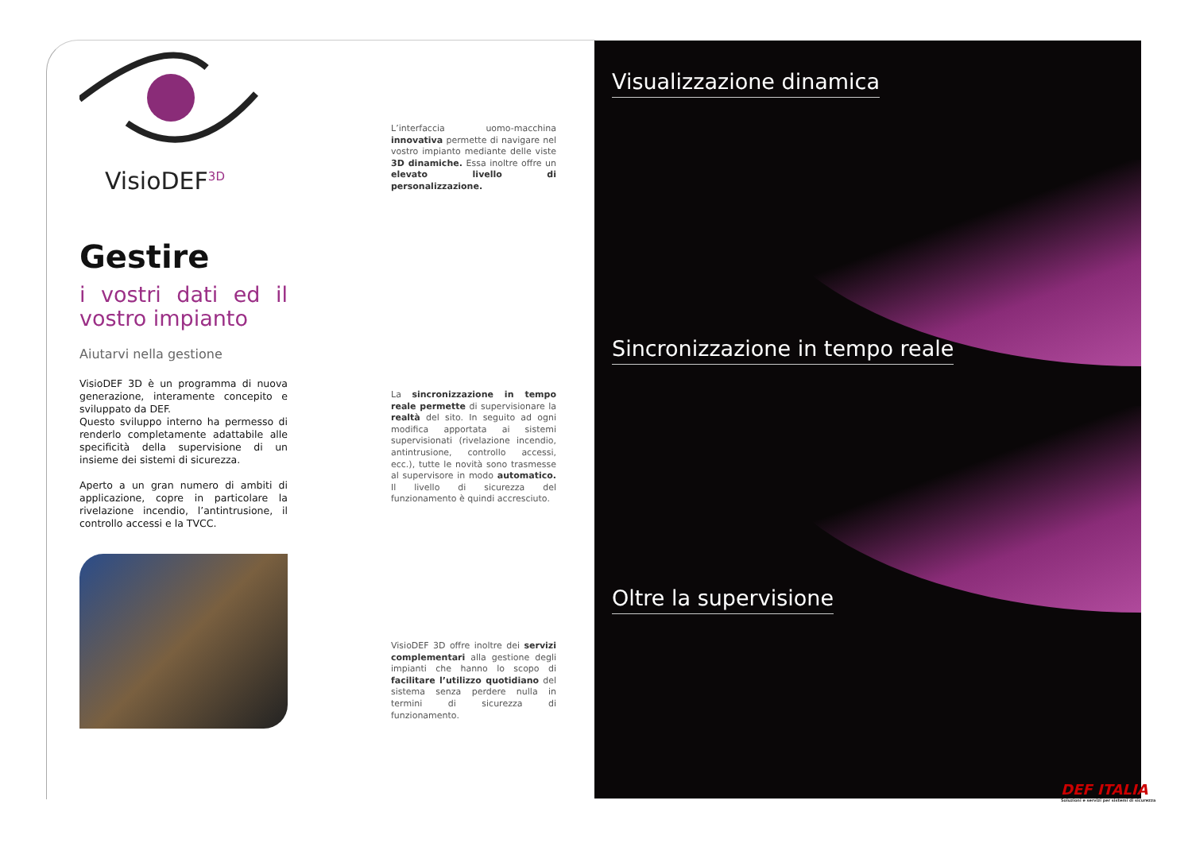VisioDEF<sup>3D</sup>
Gestire
i vostri dati ed il vostro impianto
Aiutarvi nella gestione
VisioDEF 3D è un programma di nuova generazione, interamente concepito e sviluppato da DEF.
Questo sviluppo interno ha permesso di renderlo completamente adattabile alle specificità della supervisione di un insieme dei sistemi di sicurezza.
Aperto a un gran numero di ambiti di applicazione, copre in particolare la rivelazione incendio, l’antintrusione, il controllo accessi e la TVCC.
L’interfaccia uomo-macchina innovativa permette di navigare nel vostro impianto mediante delle viste 3D dinamiche. Essa inoltre offre un elevato livello di personalizzazione.
La sincronizzazione in tempo reale permette di supervisionare la realtà del sito. In seguito ad ogni modifica apportata ai sistemi supervisionati (rivelazione incendio, antintrusione, controllo accessi, ecc.), tutte le novità sono trasmesse al supervisore in modo automatico. Il livello di sicurezza del funzionamento è quindi accresciuto.
VisioDEF 3D offre inoltre dei servizi complementari alla gestione degli impianti che hanno lo scopo di facilitare l’utilizzo quotidiano del sistema senza perdere nulla in termini di sicurezza di funzionamento.
Visualizzazione dinamica
Sincronizzazione in tempo reale
Oltre la supervisione
DEF ITALIA
Soluzioni e servizi per sistemi di sicurezza